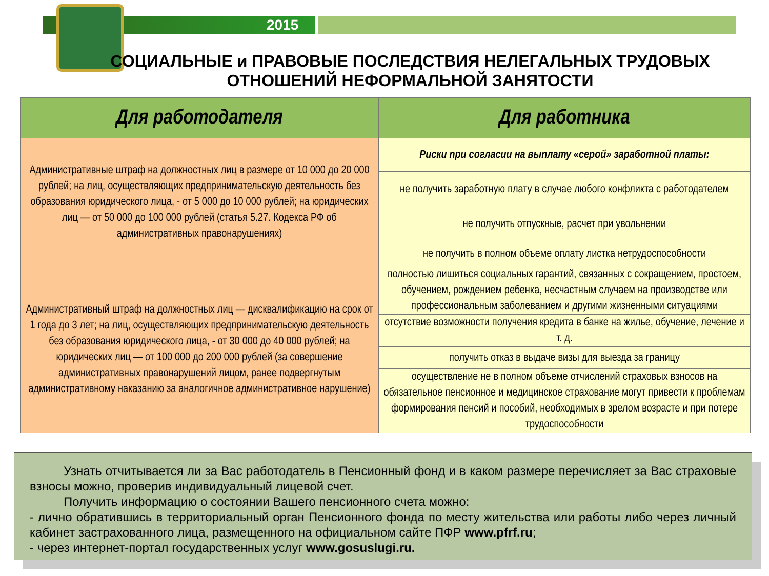2015
СОЦИАЛЬНЫЕ и ПРАВОВЫЕ ПОСЛЕДСТВИЯ НЕЛЕГАЛЬНЫХ ТРУДОВЫХ ОТНОШЕНИЙ НЕФОРМАЛЬНОЙ ЗАНЯТОСТИ
| Для работодателя | Для работника |
| --- | --- |
| Административные штраф на должностных лиц в размере от 10 000 до 20 000 рублей; на лиц, осуществляющих предпринимательскую деятельность без образования юридического лица, - от 5 000 до 10 000 рублей; на юридических лиц — от 50 000 до 100 000 рублей (статья 5.27. Кодекса РФ об административных правонарушениях) | Риски при согласии на выплату «серой» заработной платы: |
| | не получить заработную плату в случае любого конфликта с работодателем |
| | не получить отпускные, расчет при увольнении |
| | не получить в полном объеме оплату листка нетрудоспособности |
| Административный штраф на должностных лиц — дисквалификацию на срок от 1 года до 3 лет; на лиц, осуществляющих предпринимательскую деятельность без образования юридического лица, - от 30 000 до 40 000 рублей; на юридических лиц — от 100 000 до 200 000 рублей (за совершение административных правонарушений лицом, ранее подвергнутым административному наказанию за аналогичное административное нарушение) | полностью лишиться социальных гарантий, связанных с сокращением, простоем, обучением, рождением ребенка, несчастным случаем на производстве или профессиональным заболеванием и другими жизненными ситуациями |
| | отсутствие возможности получения кредита в банке на жилье, обучение, лечение и т. д. |
| | получить отказ в выдаче визы для выезда за границу |
| | осуществление не в полном объеме отчислений страховых взносов на обязательное пенсионное и медицинское страхование могут привести к проблемам формирования пенсий и пособий, необходимых в зрелом возрасте и при потере трудоспособности |
Узнать отчитывается ли за Вас работодатель в Пенсионный фонд и в каком размере перечисляет за Вас страховые взносы можно, проверив индивидуальный лицевой счет.
Получить информацию о состоянии Вашего пенсионного счета можно:
- лично обратившись в территориальный орган Пенсионного фонда по месту жительства или работы либо через личный кабинет застрахованного лица, размещенного на официальном сайте ПФР www.pfrf.ru;
- через интернет-портал государственных услуг www.gosuslugi.ru.